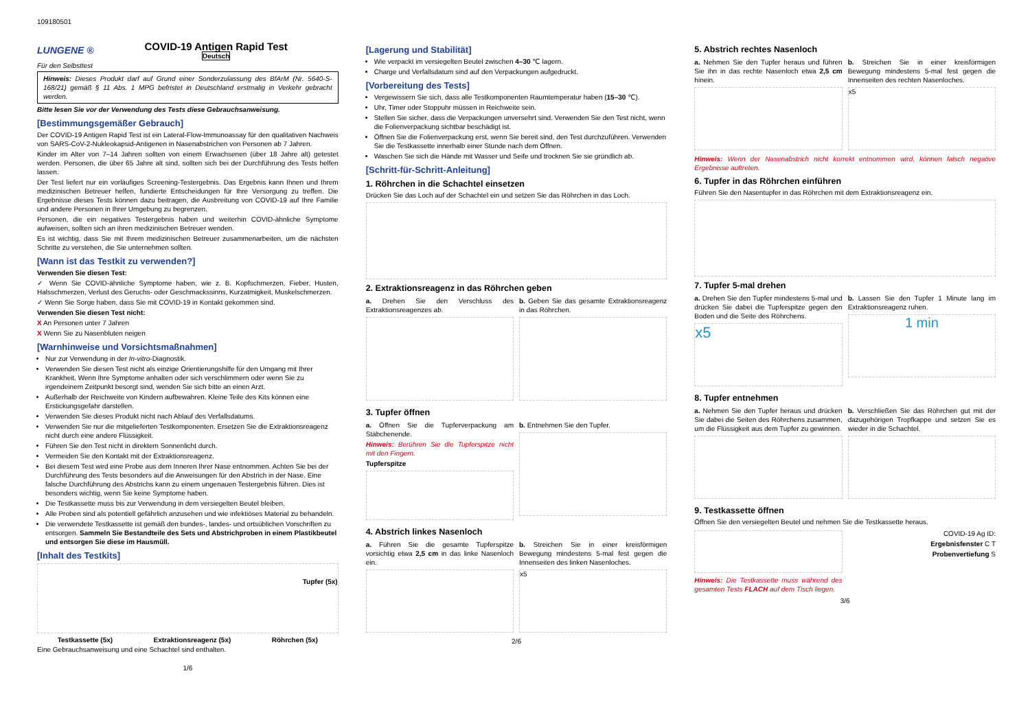109180501
LUNGENE ®
COVID-19 Antigen Rapid Test
Deutsch
Für den Selbsttest
Hinweis: Dieses Produkt darf auf Grund einer Sonderzulassung des BfArM (Nr. 5640-S-168/21) gemäß § 11 Abs. 1 MPG befristet in Deutschland erstmalig in Verkehr gebracht werden.
Bitte lesen Sie vor der Verwendung des Tests diese Gebrauchsanweisung.
[Bestimmungsgemäßer Gebrauch]
Der COVID-19 Antigen Rapid Test ist ein Lateral-Flow-Immunoassay für den qualitativen Nachweis von SARS-CoV-2-Nukleokapsid-Antigenen in Nasenabstrichen von Personen ab 7 Jahren.
Kinder im Alter von 7–14 Jahren sollten von einem Erwachsenen (über 18 Jahre alt) getestet werden. Personen, die über 65 Jahre alt sind, sollten sich bei der Durchführung des Tests helfen lassen.
Der Test liefert nur ein vorläufiges Screening-Testergebnis. Das Ergebnis kann Ihnen und Ihrem medizinischen Betreuer helfen, fundierte Entscheidungen für Ihre Versorgung zu treffen. Die Ergebnisse dieses Tests können dazu beitragen, die Ausbreitung von COVID-19 auf Ihre Familie und andere Personen in Ihrer Umgebung zu begrenzen.
Personen, die ein negatives Testergebnis haben und weiterhin COVID-ähnliche Symptome aufweisen, sollten sich an ihren medizinischen Betreuer wenden.
Es ist wichtig, dass Sie mit Ihrem medizinischen Betreuer zusammenarbeiten, um die nächsten Schritte zu verstehen, die Sie unternehmen sollten.
[Wann ist das Testkit zu verwenden?]
Verwenden Sie diesen Test:
✓ Wenn Sie COVID-ähnliche Symptome haben, wie z. B. Kopfschmerzen, Fieber, Husten, Halsschmerzen, Verlust des Geruchs- oder Geschmackssinns, Kurzatmigkeit, Muskelschmerzen.
✓ Wenn Sie Sorge haben, dass Sie mit COVID-19 in Kontakt gekommen sind.
Verwenden Sie diesen Test nicht:
X An Personen unter 7 Jahren
X Wenn Sie zu Nasenbluten neigen
[Warnhinweise und Vorsichtsmaßnahmen]
Nur zur Verwendung in der In-vitro-Diagnostik.
Verwenden Sie diesen Test nicht als einzige Orientierungshilfe für den Umgang mit Ihrer Krankheit. Wenn Ihre Symptome anhalten oder sich verschlimmern oder wenn Sie zu irgendeinem Zeitpunkt besorgt sind, wenden Sie sich bitte an einen Arzt.
Außerhalb der Reichweite von Kindern aufbewahren. Kleine Teile des Kits können eine Erstickungsgefahr darstellen.
Verwenden Sie dieses Produkt nicht nach Ablauf des Verfallsdatums.
Verwenden Sie nur die mitgelieferten Testkomponenten. Ersetzen Sie die Extraktionsreagenz nicht durch eine andere Flüssigkeit.
Führen Sie den Test nicht in direktem Sonnenlicht durch.
Vermeiden Sie den Kontakt mit der Extraktionsreagenz.
Bei diesem Test wird eine Probe aus dem Inneren Ihrer Nase entnommen. Achten Sie bei der Durchführung des Tests besonders auf die Anweisungen für den Abstrich in der Nase. Eine falsche Durchführung des Abstrichs kann zu einem ungenauen Testergebnis führen. Dies ist besonders wichtig, wenn Sie keine Symptome haben.
Die Testkassette muss bis zur Verwendung in dem versiegelten Beutel bleiben.
Alle Proben sind als potentiell gefährlich anzusehen und wie infektiöses Material zu behandeln.
Die verwendete Testkassette ist gemäß den bundes-, landes- und ortsüblichen Vorschriften zu entsorgen. Sammeln Sie Bestandteile des Sets und Abstrichproben in einem Plastikbeutel und entsorgen Sie diese im Hausmüll.
[Inhalt des Testkits]
Tupfer (5x)
Testkassette (5x) Extraktionsreagenz (5x) Röhrchen (5x)
Eine Gebrauchsanweisung und eine Schachtel sind enthalten.
1/6
[Lagerung und Stabilität]
Wie verpackt im versiegelten Beutel zwischen 4–30 ℃ lagern.
Charge und Verfallsdatum sind auf den Verpackungen aufgedruckt.
[Vorbereitung des Tests]
Vergewissern Sie sich, dass alle Testkomponenten Raumtemperatur haben (15–30 ℃).
Uhr, Timer oder Stoppuhr müssen in Reichweite sein.
Stellen Sie sicher, dass die Verpackungen unversehrt sind. Verwenden Sie den Test nicht, wenn die Folienverpackung sichtbar beschädigt ist.
Öffnen Sie die Folienverpackung erst, wenn Sie bereit sind, den Test durchzuführen. Verwenden Sie die Testkassette innerhalb einer Stunde nach dem Öffnen.
Waschen Sie sich die Hände mit Wasser und Seife und trocknen Sie sie gründlich ab.
[Schritt-für-Schritt-Anleitung]
1. Röhrchen in die Schachtel einsetzen
Drücken Sie das Loch auf der Schachtel ein und setzen Sie das Röhrchen in das Loch.
2. Extraktionsreagenz in das Röhrchen geben
a. Drehen Sie den Verschluss des Extraktionsreagenzes ab.
b. Geben Sie das gesamte Extraktionsreagenz in das Röhrchen.
3. Tupfer öffnen
a. Öffnen Sie die Tupferverpackung am Stäbchenende.
Hinweis: Berühren Sie die Tupferspitze nicht mit den Fingern.
Tupferspitze
b. Entnehmen Sie den Tupfer.
4. Abstrich linkes Nasenloch
a. Führen Sie die gesamte Tupferspitze vorsichtig etwa 2,5 cm in das linke Nasenloch ein.
b. Streichen Sie in einer kreisförmigen Bewegung mindestens 5-mal fest gegen die Innenseiten des linken Nasenloches.
x5
2/6
5. Abstrich rechtes Nasenloch
a. Nehmen Sie den Tupfer heraus und führen Sie ihn in das rechte Nasenloch etwa 2,5 cm hinein.
b. Streichen Sie in einer kreisförmigen Bewegung mindestens 5-mal fest gegen die Innenseiten des rechten Nasenloches.
x5
Hinweis: Wenn der Nasenabstrich nicht korrekt entnommen wird, können falsch negative Ergebnisse auftreten.
6. Tupfer in das Röhrchen einführen
Führen Sie den Nasentupfer in das Röhrchen mit dem Extraktionsreagenz ein.
7. Tupfer 5-mal drehen
a. Drehen Sie den Tupfer mindestens 5-mal und drücken Sie dabei die Tupferspitze gegen den Boden und die Seite des Röhrchens.
x5
b. Lassen Sie den Tupfer 1 Minute lang im Extraktionsreagenz ruhen.
1 min
8. Tupfer entnehmen
a. Nehmen Sie den Tupfer heraus und drücken Sie dabei die Seiten des Röhrchens zusammen, um die Flüssigkeit aus dem Tupfer zu gewinnen.
b. Verschließen Sie das Röhrchen gut mit der dazugehörigen Tropfkappe und setzen Sie es wieder in die Schachtel.
9. Testkassette öffnen
Öffnen Sie den versiegelten Beutel und nehmen Sie die Testkassette heraus.
Hinweis: Die Testkassette muss während des gesamten Tests FLACH auf dem Tisch liegen.
COVID-19 Ag ID:
Ergebnisfenster C T
Probenvertiefung S
3/6